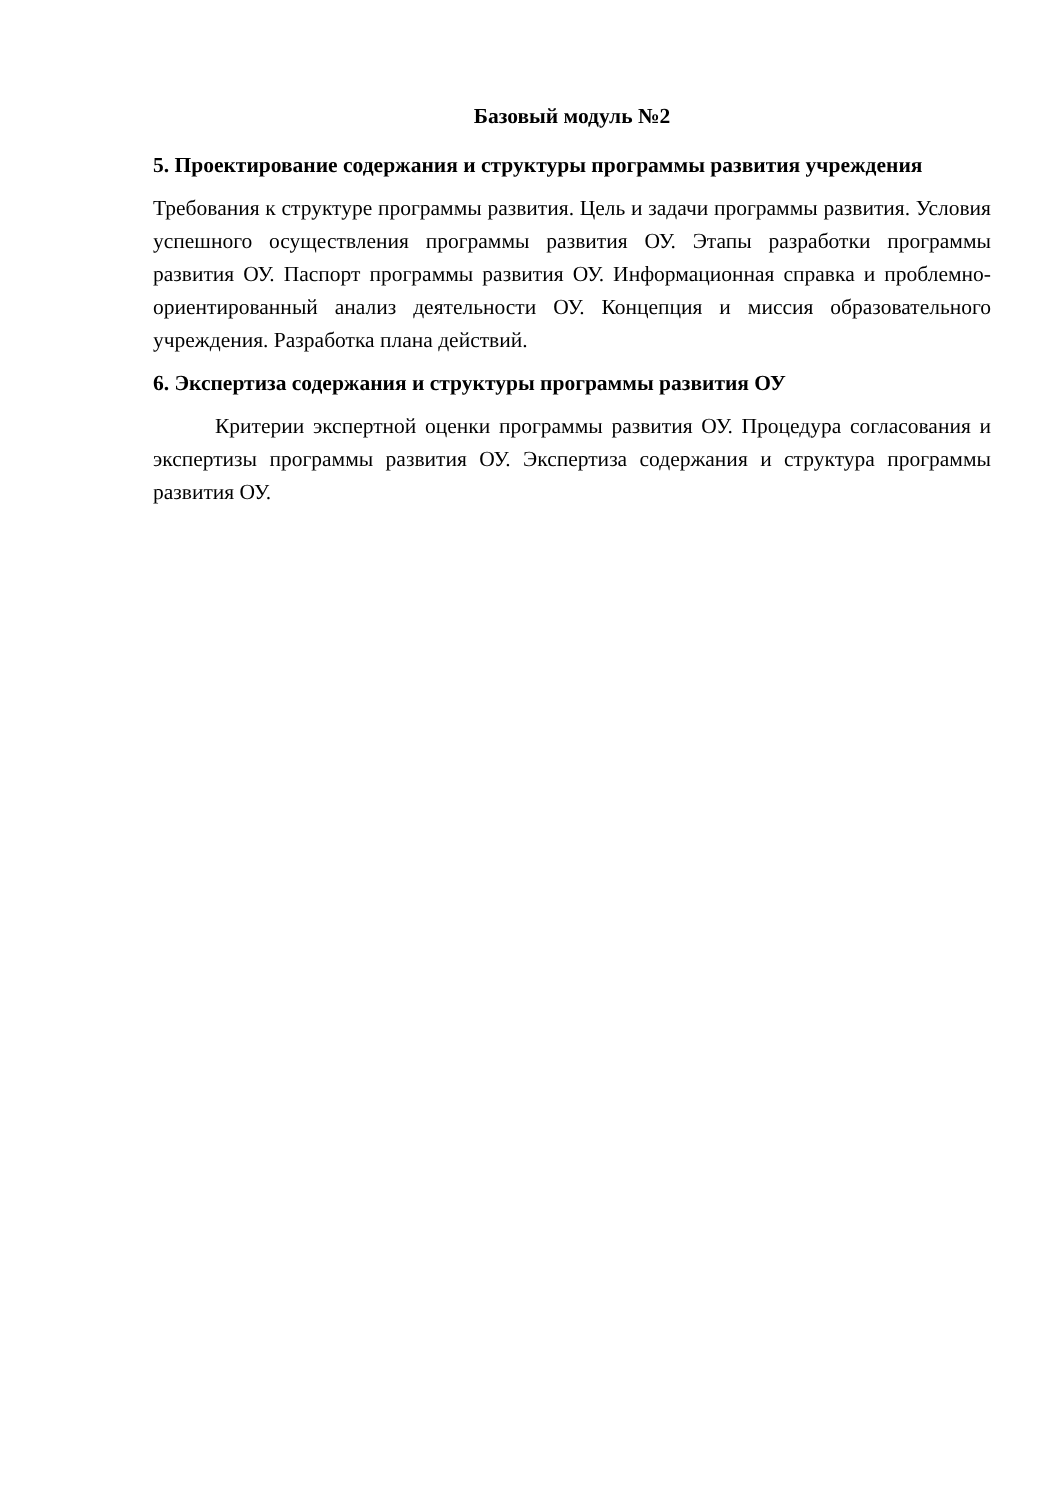Базовый модуль №2
5. Проектирование содержания и структуры программы развития учреждения
Требования к структуре программы развития. Цель и задачи программы развития. Условия успешного осуществления программы развития ОУ. Этапы разработки программы развития ОУ. Паспорт программы развития ОУ. Информационная справка и проблемно-ориентированный анализ деятельности ОУ. Концепция и миссия образовательного учреждения. Разработка плана действий.
6. Экспертиза содержания и структуры программы развития ОУ
Критерии экспертной оценки программы развития ОУ. Процедура согласования и экспертизы программы развития ОУ. Экспертиза содержания и структура программы развития ОУ.